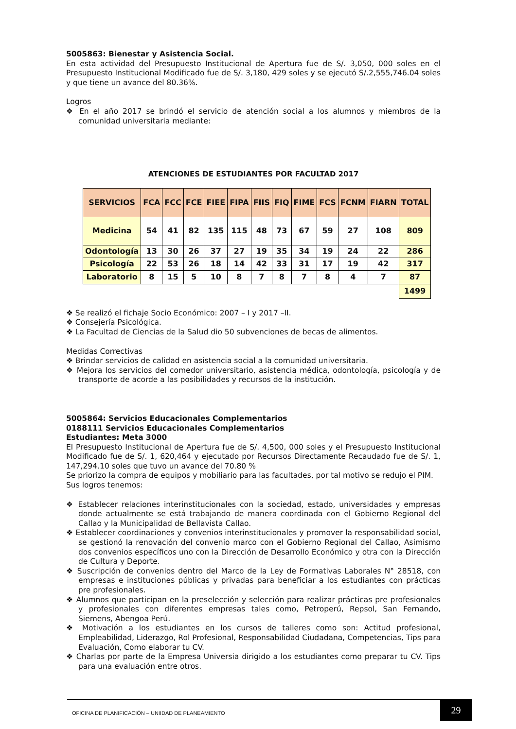5005863: Bienestar y Asistencia Social.
En esta actividad del Presupuesto Institucional de Apertura fue de S/. 3,050, 000 soles en el Presupuesto Institucional Modificado fue de S/. 3,180, 429 soles y se ejecutó S/.2,555,746.04 soles y que tiene un avance del 80.36%.
Logros
❖ En el año 2017 se brindó el servicio de atención social a los alumnos y miembros de la comunidad universitaria mediante:
ATENCIONES DE ESTUDIANTES POR FACULTAD 2017
| SERVICIOS | FCA | FCC | FCE | FIEE | FIPA | FIIS | FIQ | FIME | FCS | FCNM | FIARN | TOTAL |
| --- | --- | --- | --- | --- | --- | --- | --- | --- | --- | --- | --- | --- |
| Medicina | 54 | 41 | 82 | 135 | 115 | 48 | 73 | 67 | 59 | 27 | 108 | 809 |
| Odontología | 13 | 30 | 26 | 37 | 27 | 19 | 35 | 34 | 19 | 24 | 22 | 286 |
| Psicología | 22 | 53 | 26 | 18 | 14 | 42 | 33 | 31 | 17 | 19 | 42 | 317 |
| Laboratorio | 8 | 15 | 5 | 10 | 8 | 7 | 8 | 7 | 8 | 4 | 7 | 87 |
| | | | | | | | | | | | | 1499 |
❖ Se realizó el fichaje Socio Económico: 2007 – I y 2017 –II.
❖ Consejería Psicológica.
❖ La Facultad de Ciencias de la Salud dio 50 subvenciones de becas de alimentos.
Medidas Correctivas
❖ Brindar servicios de calidad en asistencia social a la comunidad universitaria.
❖ Mejora los servicios del comedor universitario, asistencia médica, odontología, psicología y de transporte de acorde a las posibilidades y recursos de la institución.
5005864: Servicios Educacionales Complementarios
0188111 Servicios Educacionales Complementarios
Estudiantes: Meta 3000
El Presupuesto Institucional de Apertura fue de S/. 4,500, 000 soles y el Presupuesto Institucional Modificado fue de S/. 1, 620,464 y ejecutado por Recursos Directamente Recaudado fue de S/. 1, 147,294.10 soles que tuvo un avance del 70.80 %
Se priorizo la compra de equipos y mobiliario para las facultades, por tal motivo se redujo el PIM.
Sus logros tenemos:
❖ Establecer relaciones interinstitucionales con la sociedad, estado, universidades y empresas donde actualmente se está trabajando de manera coordinada con el Gobierno Regional del Callao y la Municipalidad de Bellavista Callao.
❖ Establecer coordinaciones y convenios interinstitucionales y promover la responsabilidad social, se gestionó la renovación del convenio marco con el Gobierno Regional del Callao, Asimismo dos convenios específicos uno con la Dirección de Desarrollo Económico y otra con la Dirección de Cultura y Deporte.
❖ Suscripción de convenios dentro del Marco de la Ley de Formativas Laborales N° 28518, con empresas e instituciones públicas y privadas para beneficiar a los estudiantes con prácticas pre profesionales.
❖ Alumnos que participan en la preselección y selección para realizar prácticas pre profesionales y profesionales con diferentes empresas tales como, Petroperú, Repsol, San Fernando, Siemens, Abengoa Perú.
❖ Motivación a los estudiantes en los cursos de talleres como son: Actitud profesional, Empleabilidad, Liderazgo, Rol Profesional, Responsabilidad Ciudadana, Competencias, Tips para Evaluación, Como elaborar tu CV.
❖ Charlas por parte de la Empresa Universia dirigido a los estudiantes como preparar tu CV. Tips para una evaluación entre otros.
OFICINA DE PLANIFICACIÓN – UNIIDAD DE PLANEAMIENTO
29